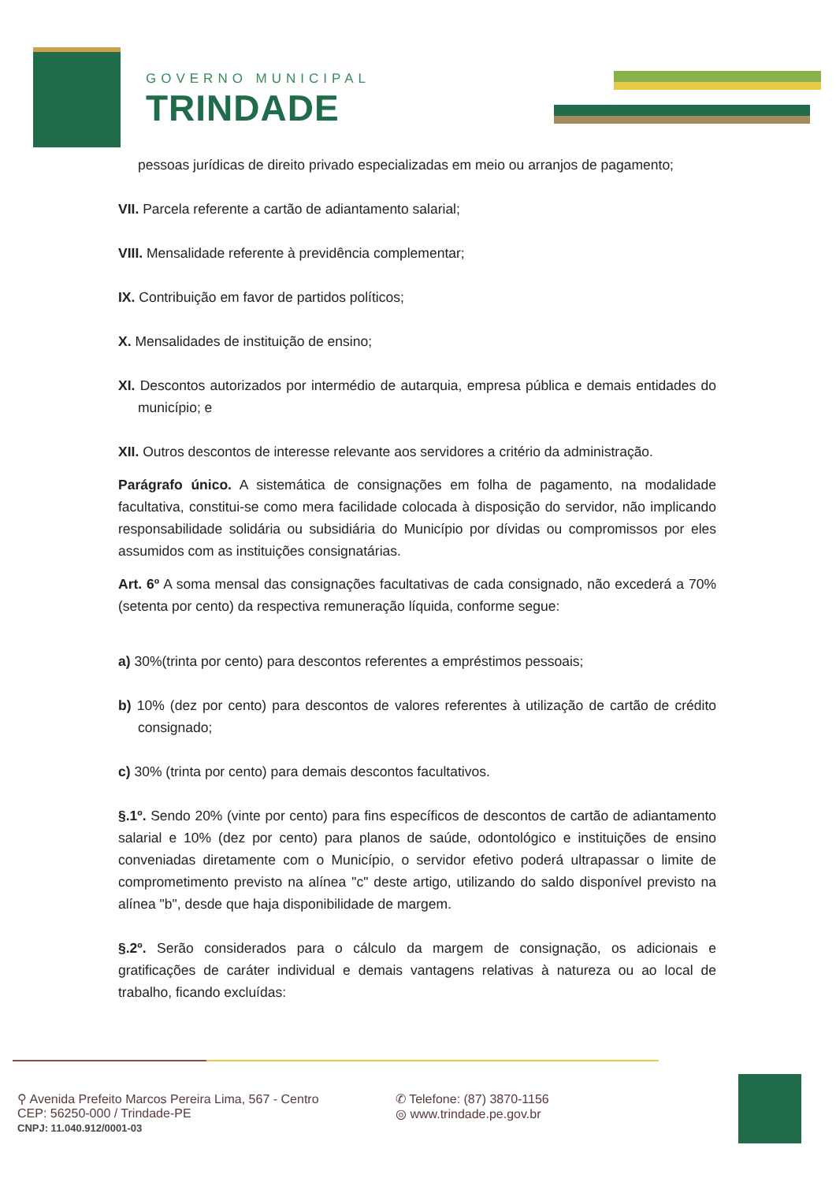GOVERNO MUNICIPAL
TRINDADE
pessoas jurídicas de direito privado especializadas em meio ou arranjos de pagamento;
VII. Parcela referente a cartão de adiantamento salarial;
VIII. Mensalidade referente à previdência complementar;
IX. Contribuição em favor de partidos políticos;
X. Mensalidades de instituição de ensino;
XI. Descontos autorizados por intermédio de autarquia, empresa pública e demais entidades do município; e
XII. Outros descontos de interesse relevante aos servidores a critério da administração.
Parágrafo único. A sistemática de consignações em folha de pagamento, na modalidade facultativa, constitui-se como mera facilidade colocada à disposição do servidor, não implicando responsabilidade solidária ou subsidiária do Município por dívidas ou compromissos por eles assumidos com as instituições consignatárias.
Art. 6º A soma mensal das consignações facultativas de cada consignado, não excederá a 70% (setenta por cento) da respectiva remuneração líquida, conforme segue:
a) 30%(trinta por cento) para descontos referentes a empréstimos pessoais;
b) 10% (dez por cento) para descontos de valores referentes à utilização de cartão de crédito consignado;
c) 30% (trinta por cento) para demais descontos facultativos.
§.1º. Sendo 20% (vinte por cento) para fins específicos de descontos de cartão de adiantamento salarial e 10% (dez por cento) para planos de saúde, odontológico e instituições de ensino conveniadas diretamente com o Município, o servidor efetivo poderá ultrapassar o limite de comprometimento previsto na alínea "c" deste artigo, utilizando do saldo disponível previsto na alínea "b", desde que haja disponibilidade de margem.
§.2º. Serão considerados para o cálculo da margem de consignação, os adicionais e gratificações de caráter individual e demais vantagens relativas à natureza ou ao local de trabalho, ficando excluídas:
⚲ Avenida Prefeito Marcos Pereira Lima, 567 - Centro
CEP: 56250-000 / Trindade-PE
CNPJ: 11.040.912/0001-03
✆ Telefone: (87) 3870-1156
◎ www.trindade.pe.gov.br